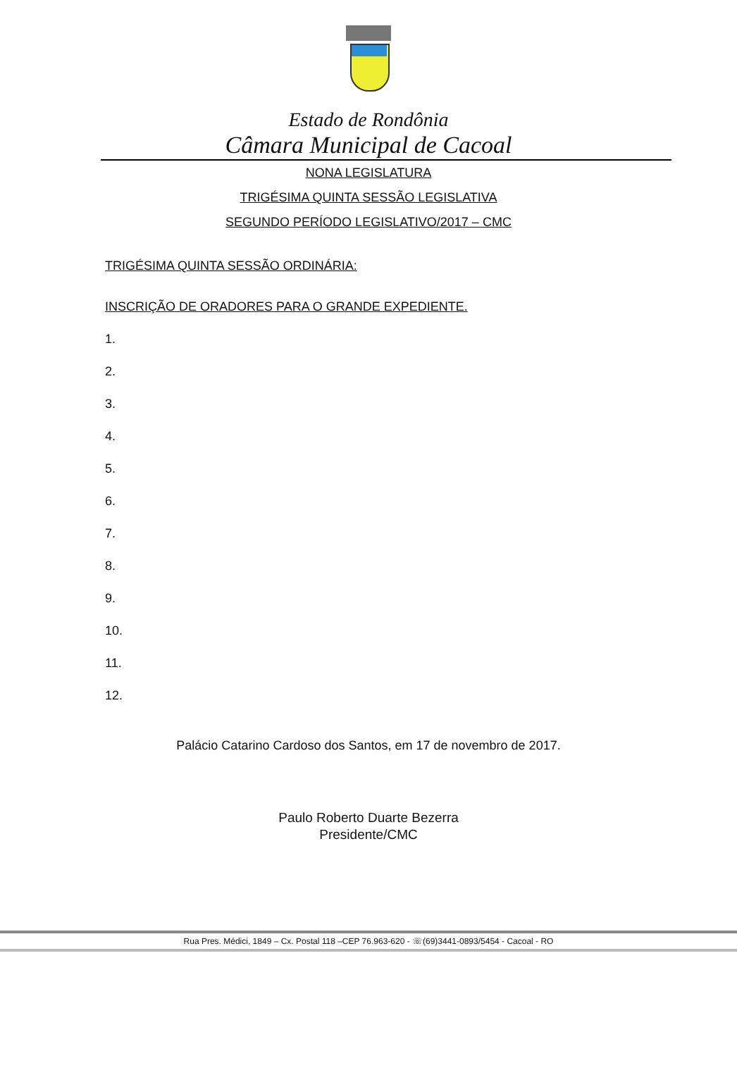Estado de Rondônia
Câmara Municipal de Cacoal
NONA LEGISLATURA
TRIGÉSIMA QUINTA SESSÃO LEGISLATIVA
SEGUNDO PERÍODO LEGISLATIVO/2017 – CMC
TRIGÉSIMA QUINTA SESSÃO ORDINÁRIA:
INSCRIÇÃO DE ORADORES PARA O GRANDE EXPEDIENTE.
1.
2.
3.
4.
5.
6.
7.
8.
9.
10.
11.
12.
Palácio Catarino Cardoso dos Santos, em 17 de novembro de 2017.
Paulo Roberto Duarte Bezerra
Presidente/CMC
Rua Pres. Médici, 1849 – Cx. Postal 118 –CEP 76.963-620 - ☏(69)3441-0893/5454 - Cacoal - RO